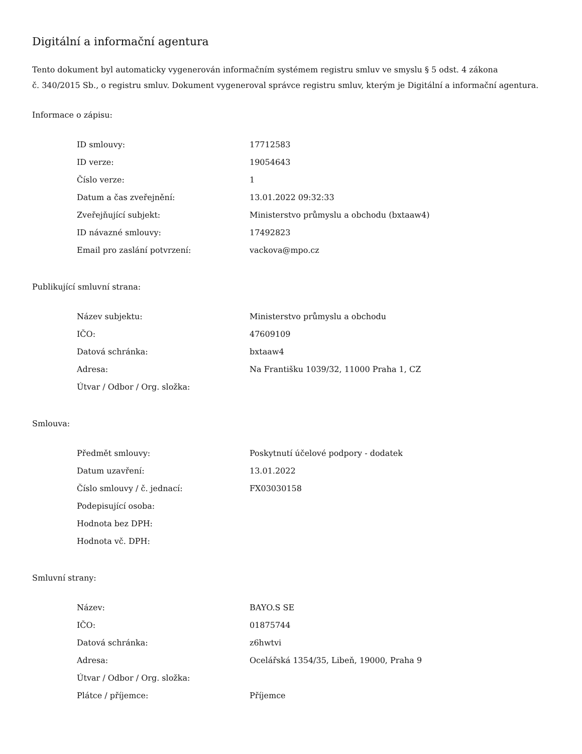Digitální a informační agentura
Tento dokument byl automaticky vygenerován informačním systémem registru smluv ve smyslu § 5 odst. 4 zákona
č. 340/2015 Sb., o registru smluv. Dokument vygeneroval správce registru smluv, kterým je Digitální a informační agentura.
Informace o zápisu:
| ID smlouvy: | 17712583 |
| ID verze: | 19054643 |
| Číslo verze: | 1 |
| Datum a čas zveřejnění: | 13.01.2022 09:32:33 |
| Zveřejňující subjekt: | Ministerstvo průmyslu a obchodu (bxtaaw4) |
| ID návazné smlouvy: | 17492823 |
| Email pro zaslání potvrzení: | vackova@mpo.cz |
Publikující smluvní strana:
| Název subjektu: | Ministerstvo průmyslu a obchodu |
| IČO: | 47609109 |
| Datová schránka: | bxtaaw4 |
| Adresa: | Na Františku 1039/32, 11000 Praha 1, CZ |
| Útvar / Odbor / Org. složka: | |
Smlouva:
| Předmět smlouvy: | Poskytnutí účelové podpory - dodatek |
| Datum uzavření: | 13.01.2022 |
| Číslo smlouvy / č. jednací: | FX03030158 |
| Podepisující osoba: | |
| Hodnota bez DPH: | |
| Hodnota vč. DPH: | |
Smluvní strany:
| Název: | BAYO.S SE |
| IČO: | 01875744 |
| Datová schránka: | z6hwtvi |
| Adresa: | Ocelářská 1354/35, Libeň, 19000, Praha 9 |
| Útvar / Odbor / Org. složka: | |
| Plátce / příjemce: | Příjemce |